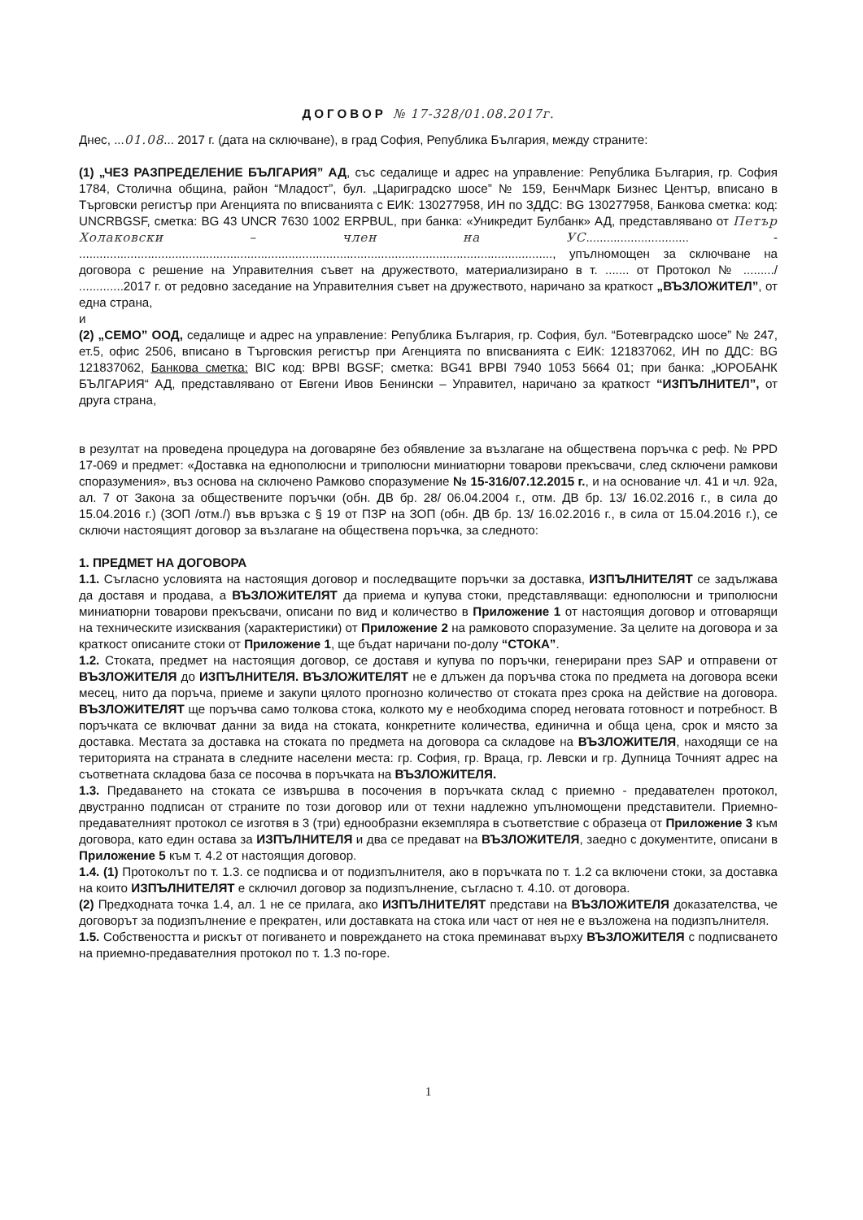ДОГОВОР № 17-328/01.08.2017г.
Днес, ...01.08... 2017 г. (дата на сключване), в град София, Република България, между страните:
(1) „ЧЕЗ РАЗПРЕДЕЛЕНИЕ БЪЛГАРИЯ” АД, със седалище и адрес на управление: Република България, гр. София 1784, Столична община, район “Младост”, бул. „Цариградско шосе” № 159, БенчМарк Бизнес Център, вписано в Търговски регистър при Агенцията по вписванията с ЕИК: 130277958, ИН по ЗДДС: BG 130277958, Банкова сметка: код: UNCRBGSF, сметка: BG 43 UNCR 7630 1002 ERPBUL, при банка: «Уникредит Булбанк» АД, представлявано от Петър Холаковски – член на УС.............................. - .........................................................................................................................................., упълномощен за сключване на договора с решение на Управителния съвет на дружеството, материализирано в т. ....... от Протокол № ........./ .............2017 г. от редовно заседание на Управителния съвет на дружеството, наричано за краткост „ВЪЗЛОЖИТЕЛ”, от една страна,
и
(2) „СЕМО” ООД, седалище и адрес на управление: Република България, гр. София, бул. “Ботевградско шосе” № 247, ет.5, офис 2506, вписано в Търговския регистър при Агенцията по вписванията с ЕИК: 121837062, ИН по ДДС: BG 121837062, Банкова сметка: BIC код: BPBI BGSF; сметка: BG41 BPBI 7940 1053 5664 01; при банка: „ЮРОБАНК БЪЛГАРИЯ“ АД, представлявано от Евгени Ивов Бенински – Управител, наричано за краткост “ИЗПЪЛНИТЕЛ”, от друга страна,
в резултат на проведена процедура на договаряне без обявление за възлагане на обществена поръчка с реф. № PPD 17-069 и предмет: «Доставка на еднополюсни и триполюсни миниатюрни товарови прекъсвачи, след сключени рамкови споразумения», въз основа на сключено Рамково споразумение № 15-316/07.12.2015 г., и на основание чл. 41 и чл. 92а, ал. 7 от Закона за обществените поръчки (обн. ДВ бр. 28/ 06.04.2004 г., отм. ДВ бр. 13/ 16.02.2016 г., в сила до 15.04.2016 г.) (ЗОП /отм./) във връзка с § 19 от ПЗР на ЗОП (обн. ДВ бр. 13/ 16.02.2016 г., в сила от 15.04.2016 г.), се сключи настоящият договор за възлагане на обществена поръчка, за следното:
1. ПРЕДМЕТ НА ДОГОВОРА
1.1. Съгласно условията на настоящия договор и последващите поръчки за доставка, ИЗПЪЛНИТЕЛЯТ се задължава да доставя и продава, а ВЪЗЛОЖИТЕЛЯТ да приема и купува стоки, представляващи: еднополюсни и триполюсни миниатюрни товарови прекъсвачи, описани по вид и количество в Приложение 1 от настоящия договор и отговарящи на техническите изисквания (характеристики) от Приложение 2 на рамковото споразумение. За целите на договора и за краткост описаните стоки от Приложение 1, ще бъдат наричани по-долу “СТОКА”.
1.2. Стоката, предмет на настоящия договор, се доставя и купува по поръчки, генерирани през SAP и отправени от ВЪЗЛОЖИТЕЛЯ до ИЗПЪЛНИТЕЛЯ. ВЪЗЛОЖИТЕЛЯТ не е длъжен да поръчва стока по предмета на договора всеки месец, нито да поръча, приеме и закупи цялото прогнозно количество от стоката през срока на действие на договора. ВЪЗЛОЖИТЕЛЯТ ще поръчва само толкова стока, колкото му е необходима според неговата готовност и потребност. В поръчката се включват данни за вида на стоката, конкретните количества, единична и обща цена, срок и място за доставка. Местата за доставка на стоката по предмета на договора са складове на ВЪЗЛОЖИТЕЛЯ, находящи се на територията на страната в следните населени места: гр. София, гр. Враца, гр. Левски и гр. Дупница Точният адрес на съответната складова база се посочва в поръчката на ВЪЗЛОЖИТЕЛЯ.
1.3. Предаването на стоката се извършва в посочения в поръчката склад с приемно - предавателен протокол, двустранно подписан от страните по този договор или от техни надлежно упълномощени представители. Приемно-предавателният протокол се изготвя в 3 (три) еднообразни екземпляра в съответствие с образеца от Приложение 3 към договора, като един остава за ИЗПЪЛНИТЕЛЯ и два се предават на ВЪЗЛОЖИТЕЛЯ, заедно с документите, описани в Приложение 5 към т. 4.2 от настоящия договор.
1.4. (1) Протоколът по т. 1.3. се подписва и от подизпълнителя, ако в поръчката по т. 1.2 са включени стоки, за доставка на които ИЗПЪЛНИТЕЛЯТ е сключил договор за подизпълнение, съгласно т. 4.10. от договора.
(2) Предходната точка 1.4, ал. 1 не се прилага, ако ИЗПЪЛНИТЕЛЯТ представи на ВЪЗЛОЖИТЕЛЯ доказателства, че договорът за подизпълнение е прекратен, или доставката на стока или част от нея не е възложена на подизпълнителя.
1.5. Собствеността и рискът от погиването и повреждането на стока преминават върху ВЪЗЛОЖИТЕЛЯ с подписването на приемно-предавателния протокол по т. 1.3 по-горе.
1